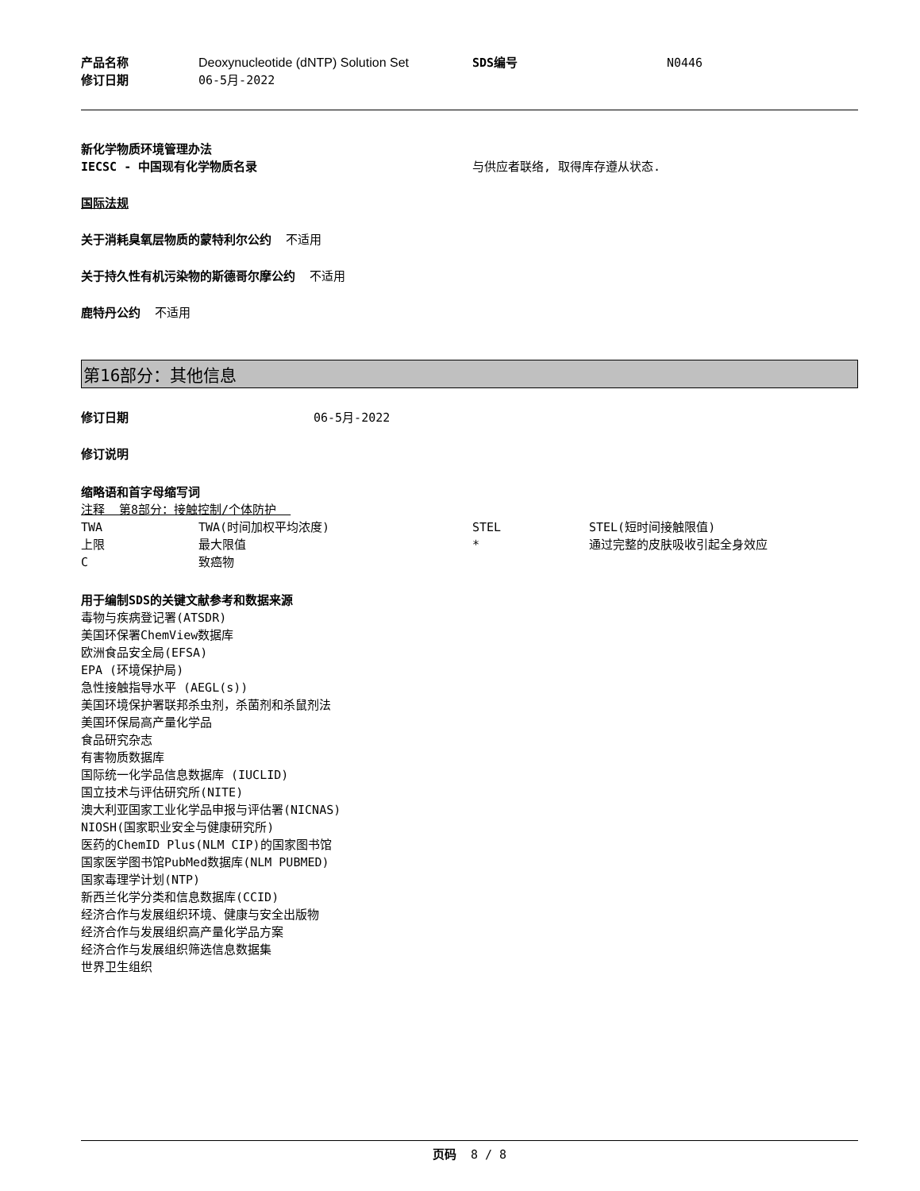| 产品名称 | Deoxynucleotide (dNTP) Solution Set | SDS编号 | N0446 |
| 修订日期 | 06-5月-2022 | | |
新化学物质环境管理办法
| IECSC - 中国现有化学物质名录 | 与供应者联络, 取得库存遵从状态. |
国际法规
关于消耗臭氧层物质的蒙特利尔公约 不适用
关于持久性有机污染物的斯德哥尔摩公约 不适用
鹿特丹公约 不适用
第16部分：其他信息
| 修订日期 | 06-5月-2022 |
修订说明
缩略语和首字母缩写词
注释 第8部分：接触控制/个体防护
| TWA | TWA(时间加权平均浓度) | STEL | STEL(短时间接触限值) |
| 上限 | 最大限值 | * | 通过完整的皮肤吸收引起全身效应 |
| C | 致癌物 | | |
用于编制SDS的关键文献参考和数据来源
毒物与疾病登记署(ATSDR)
美国环保署ChemView数据库
欧洲食品安全局(EFSA)
EPA (环境保护局)
急性接触指导水平 (AEGL(s))
美国环境保护署联邦杀虫剂，杀菌剂和杀鼠剂法
美国环保局高产量化学品
食品研究杂志
有害物质数据库
国际统一化学品信息数据库 (IUCLID)
国立技术与评估研究所(NITE)
澳大利亚国家工业化学品申报与评估署(NICNAS)
NIOSH(国家职业安全与健康研究所)
医药的ChemID Plus(NLM CIP)的国家图书馆
国家医学图书馆PubMed数据库(NLM PUBMED)
国家毒理学计划(NTP)
新西兰化学分类和信息数据库(CCID)
经济合作与发展组织环境、健康与安全出版物
经济合作与发展组织高产量化学品方案
经济合作与发展组织筛选信息数据集
世界卫生组织
页码 8 / 8